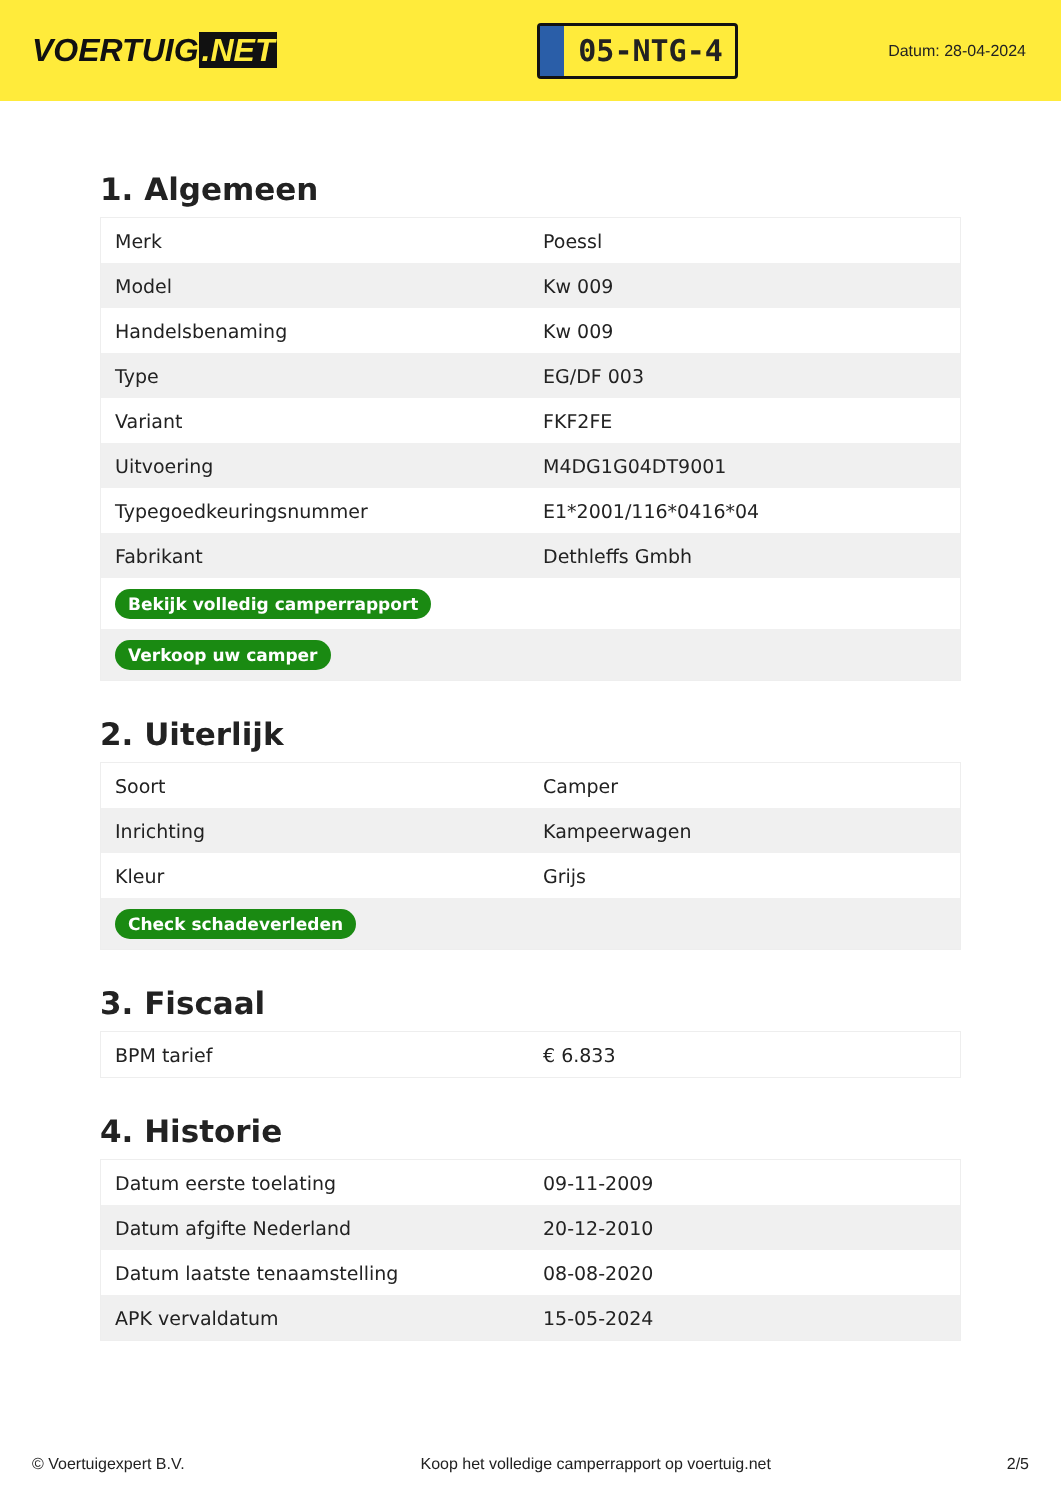VOERTUIG.NET
05-NTG-4
Datum: 28-04-2024
1. Algemeen
| Merk | Poessl |
| Model | Kw 009 |
| Handelsbenaming | Kw 009 |
| Type | EG/DF 003 |
| Variant | FKF2FE |
| Uitvoering | M4DG1G04DT9001 |
| Typegoedkeuringsnummer | E1*2001/116*0416*04 |
| Fabrikant | Dethleffs Gmbh |
| Bekijk volledig camperrapport | |
| Verkoop uw camper | |
2. Uiterlijk
| Soort | Camper |
| Inrichting | Kampeerwagen |
| Kleur | Grijs |
| Check schadeverleden | |
3. Fiscaal
| BPM tarief | € 6.833 |
4. Historie
| Datum eerste toelating | 09-11-2009 |
| Datum afgifte Nederland | 20-12-2010 |
| Datum laatste tenaamstelling | 08-08-2020 |
| APK vervaldatum | 15-05-2024 |
© Voertuigexpert B.V. Koop het volledige camperrapport op voertuig.net 2/5